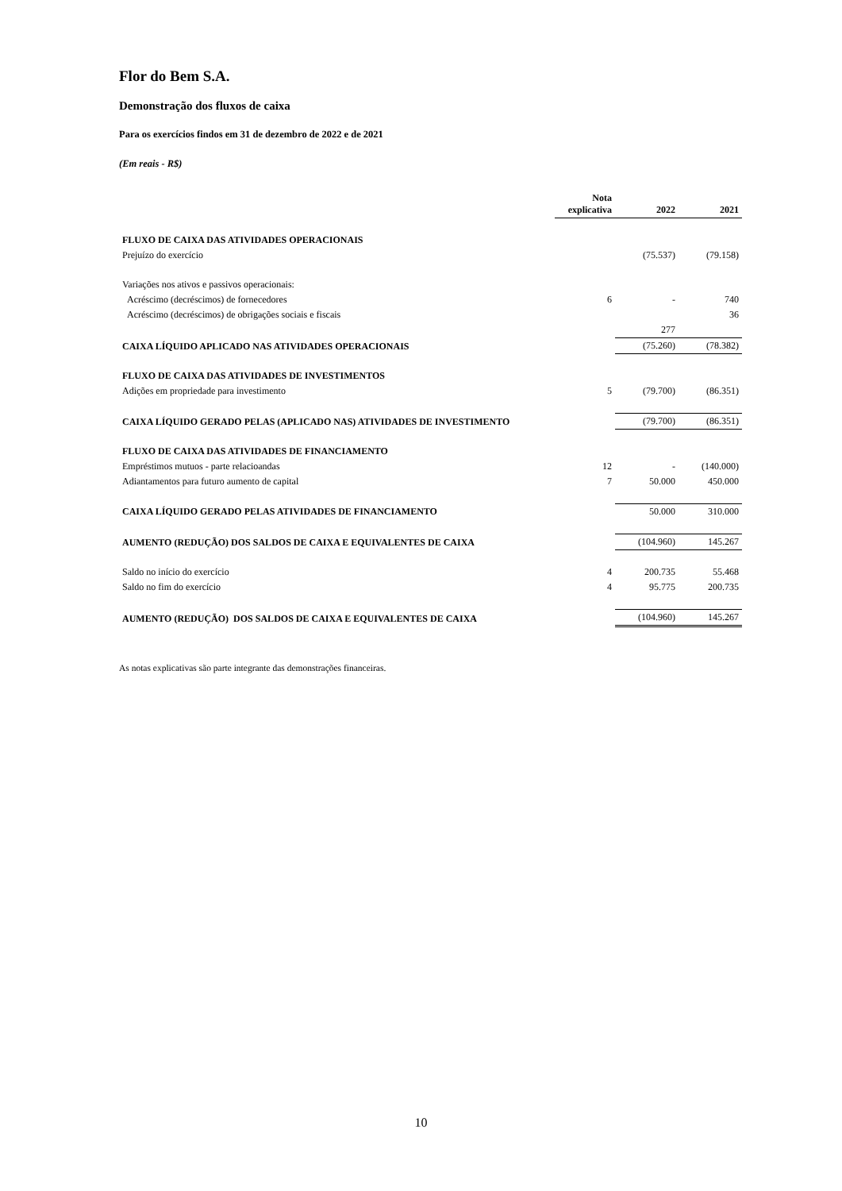Flor do Bem S.A.
Demonstração dos fluxos de caixa
Para os exercícios findos em 31 de dezembro de 2022 e de 2021
(Em reais - R$)
| | Nota explicativa | 2022 | 2021 |
| --- | --- | --- | --- |
| FLUXO DE CAIXA DAS ATIVIDADES OPERACIONAIS | | | |
| Prejuízo do exercício | | (75.537) | (79.158) |
| Variações nos ativos e passivos operacionais: | | | |
| Acréscimo (decréscimos) de fornecedores | 6 | - | 740 |
| Acréscimo (decréscimos) de obrigações sociais e fiscais | | | 36 |
| | | 277 | |
| CAIXA LÍQUIDO APLICADO NAS ATIVIDADES OPERACIONAIS | | (75.260) | (78.382) |
| FLUXO DE CAIXA DAS ATIVIDADES DE INVESTIMENTOS | | | |
| Adições em propriedade para investimento | 5 | (79.700) | (86.351) |
| CAIXA LÍQUIDO GERADO PELAS (APLICADO NAS) ATIVIDADES DE INVESTIMENTO | | (79.700) | (86.351) |
| FLUXO DE CAIXA DAS ATIVIDADES DE FINANCIAMENTO | | | |
| Empréstimos mutuos - parte relacioandas | 12 | - | (140.000) |
| Adiantamentos para futuro aumento de capital | 7 | 50.000 | 450.000 |
| CAIXA LÍQUIDO GERADO PELAS ATIVIDADES DE FINANCIAMENTO | | 50.000 | 310.000 |
| AUMENTO (REDUÇÃO) DOS SALDOS DE CAIXA E EQUIVALENTES DE CAIXA | | (104.960) | 145.267 |
| Saldo no início do exercício | 4 | 200.735 | 55.468 |
| Saldo no fim do exercício | 4 | 95.775 | 200.735 |
| AUMENTO (REDUÇÃO) DOS SALDOS DE CAIXA E EQUIVALENTES DE CAIXA | | (104.960) | 145.267 |
As notas explicativas são parte integrante das demonstrações financeiras.
10